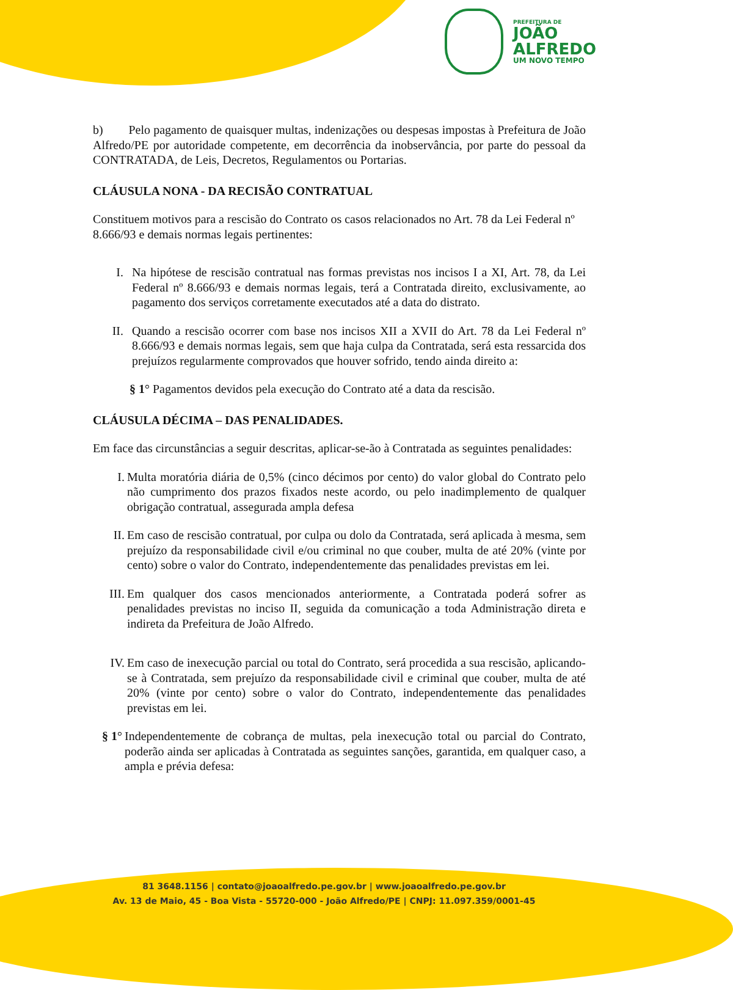PREFEITURA DE
JOÃO
ALFREDO
UM NOVO TEMPO
b) Pelo pagamento de quaisquer multas, indenizações ou despesas impostas à Prefeitura de João Alfredo/PE por autoridade competente, em decorrência da inobservância, por parte do pessoal da CONTRATADA, de Leis, Decretos, Regulamentos ou Portarias.
CLÁUSULA NONA - DA RECISÃO CONTRATUAL
Constituem motivos para a rescisão do Contrato os casos relacionados no Art. 78 da Lei Federal nº 8.666/93 e demais normas legais pertinentes:
I. Na hipótese de rescisão contratual nas formas previstas nos incisos I a XI, Art. 78, da Lei Federal nº 8.666/93 e demais normas legais, terá a Contratada direito, exclusivamente, ao pagamento dos serviços corretamente executados até a data do distrato.
II. Quando a rescisão ocorrer com base nos incisos XII a XVII do Art. 78 da Lei Federal nº 8.666/93 e demais normas legais, sem que haja culpa da Contratada, será esta ressarcida dos prejuízos regularmente comprovados que houver sofrido, tendo ainda direito a:
§ 1° Pagamentos devidos pela execução do Contrato até a data da rescisão.
CLÁUSULA DÉCIMA – DAS PENALIDADES.
Em face das circunstâncias a seguir descritas, aplicar-se-ão à Contratada as seguintes penalidades:
I. Multa moratória diária de 0,5% (cinco décimos por cento) do valor global do Contrato pelo não cumprimento dos prazos fixados neste acordo, ou pelo inadimplemento de qualquer obrigação contratual, assegurada ampla defesa
II. Em caso de rescisão contratual, por culpa ou dolo da Contratada, será aplicada à mesma, sem prejuízo da responsabilidade civil e/ou criminal no que couber, multa de até 20% (vinte por cento) sobre o valor do Contrato, independentemente das penalidades previstas em lei.
III. Em qualquer dos casos mencionados anteriormente, a Contratada poderá sofrer as penalidades previstas no inciso II, seguida da comunicação a toda Administração direta e indireta da Prefeitura de João Alfredo.
IV. Em caso de inexecução parcial ou total do Contrato, será procedida a sua rescisão, aplicando-se à Contratada, sem prejuízo da responsabilidade civil e criminal que couber, multa de até 20% (vinte por cento) sobre o valor do Contrato, independentemente das penalidades previstas em lei.
§ 1° Independentemente de cobrança de multas, pela inexecução total ou parcial do Contrato, poderão ainda ser aplicadas à Contratada as seguintes sanções, garantida, em qualquer caso, a ampla e prévia defesa:
81 3648.1156 | contato@joaoalfredo.pe.gov.br | www.joaoalfredo.pe.gov.br
Av. 13 de Maio, 45 - Boa Vista - 55720-000 - João Alfredo/PE | CNPJ: 11.097.359/0001-45